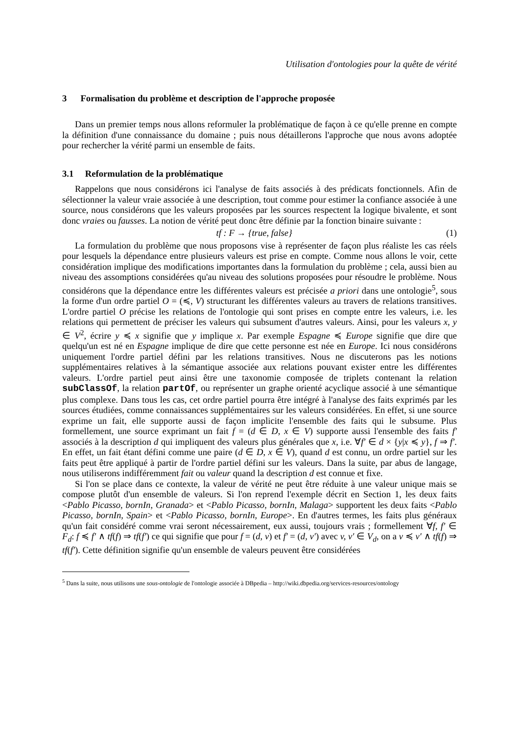Utilisation d'ontologies pour la quête de vérité
3 Formalisation du problème et description de l'approche proposée
Dans un premier temps nous allons reformuler la problématique de façon à ce qu'elle prenne en compte la définition d'une connaissance du domaine ; puis nous détaillerons l'approche que nous avons adoptée pour rechercher la vérité parmi un ensemble de faits.
3.1 Reformulation de la problématique
Rappelons que nous considérons ici l'analyse de faits associés à des prédicats fonctionnels. Afin de sélectionner la valeur vraie associée à une description, tout comme pour estimer la confiance associée à une source, nous considérons que les valeurs proposées par les sources respectent la logique bivalente, et sont donc vraies ou fausses. La notion de vérité peut donc être définie par la fonction binaire suivante :
tf : F → {true, false} (1)
La formulation du problème que nous proposons vise à représenter de façon plus réaliste les cas réels pour lesquels la dépendance entre plusieurs valeurs est prise en compte. Comme nous allons le voir, cette considération implique des modifications importantes dans la formulation du problème ; cela, aussi bien au niveau des assomptions considérées qu'au niveau des solutions proposées pour résoudre le problème. Nous considérons que la dépendance entre les différentes valeurs est précisée a priori dans une ontologie<sup>5</sup>, sous la forme d'un ordre partiel O = (≼, V) structurant les différentes valeurs au travers de relations transitives. L'ordre partiel O précise les relations de l'ontologie qui sont prises en compte entre les valeurs, i.e. les relations qui permettent de préciser les valeurs qui subsument d'autres valeurs. Ainsi, pour les valeurs x, y ∈ V<sup>2</sup>, écrire y ≼ x signifie que y implique x. Par exemple Espagne ≼ Europe signifie que dire que quelqu'un est né en Espagne implique de dire que cette personne est née en Europe. Ici nous considérons uniquement l'ordre partiel défini par les relations transitives. Nous ne discuterons pas les notions supplémentaires relatives à la sémantique associée aux relations pouvant exister entre les différentes valeurs. L'ordre partiel peut ainsi être une taxonomie composée de triplets contenant la relation subClassOf, la relation partOf, ou représenter un graphe orienté acyclique associé à une sémantique plus complexe. Dans tous les cas, cet ordre partiel pourra être intégré à l'analyse des faits exprimés par les sources étudiées, comme connaissances supplémentaires sur les valeurs considérées. En effet, si une source exprime un fait, elle supporte aussi de façon implicite l'ensemble des faits qui le subsume. Plus formellement, une source exprimant un fait f = (d ∈ D, x ∈ V) supporte aussi l'ensemble des faits f′ associés à la description d qui impliquent des valeurs plus générales que x, i.e. ∀f′ ∈ d × {y|x ≼ y}, f ⇒ f′. En effet, un fait étant défini comme une paire (d ∈ D, x ∈ V), quand d est connu, un ordre partiel sur les faits peut être appliqué à partir de l'ordre partiel défini sur les valeurs. Dans la suite, par abus de langage, nous utiliserons indifféremment fait ou valeur quand la description d est connue et fixe.
Si l'on se place dans ce contexte, la valeur de vérité ne peut être réduite à une valeur unique mais se compose plutôt d'un ensemble de valeurs. Si l'on reprend l'exemple décrit en Section 1, les deux faits <Pablo Picasso, bornIn, Granada> et <Pablo Picasso, bornIn, Malaga> supportent les deux faits <Pablo Picasso, bornIn, Spain> et <Pablo Picasso, bornIn, Europe>. En d'autres termes, les faits plus généraux qu'un fait considéré comme vrai seront nécessairement, eux aussi, toujours vrais ; formellement ∀f, f′ ∈ F<sub>d</sub>: f ≼ f′ ∧ tf(f) ⇒ tf(f′) ce qui signifie que pour f = (d, v) et f′ = (d, v′) avec v, v′ ∈ V<sub>d</sub>, on a v ≼ v′ ∧ tf(f) ⇒ tf(f′). Cette définition signifie qu'un ensemble de valeurs peuvent être considérées
<sup>5</sup> Dans la suite, nous utilisons une sous-ontologie de l'ontologie associée à DBpedia – http://wiki.dbpedia.org/services-resources/ontology